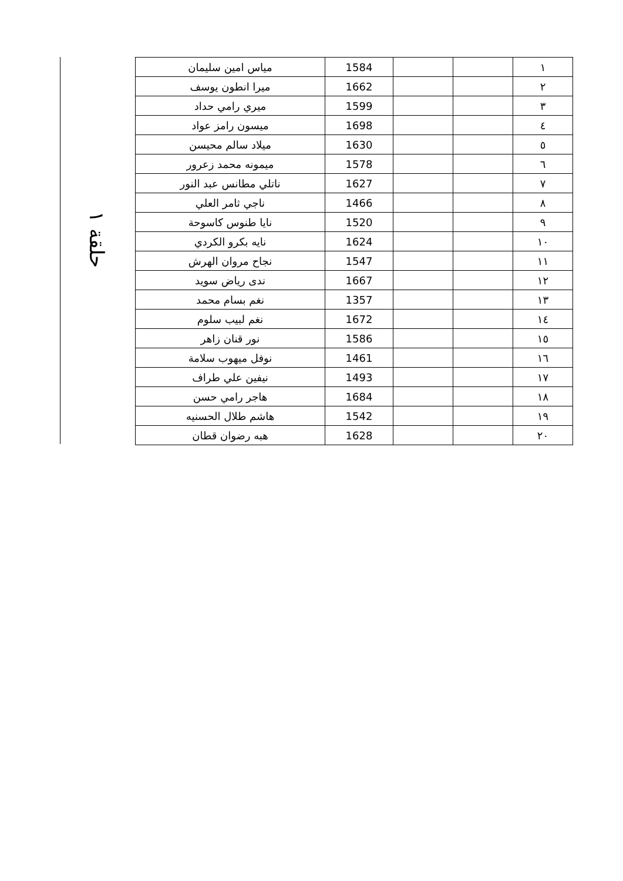حلقة ١
| ١ | | | 1584 | مياس امين سليمان |
| ٢ | | | 1662 | ميرا انطون يوسف |
| ٣ | | | 1599 | ميري رامي حداد |
| ٤ | | | 1698 | ميسون رامز عواد |
| ٥ | | | 1630 | ميلاد سالم محيسن |
| ٦ | | | 1578 | ميمونه محمد زعرور |
| ٧ | | | 1627 | ناتلي مطانس عبد النور |
| ٨ | | | 1466 | ناجي ثامر العلي |
| ٩ | | | 1520 | نايا طنوس كاسوحة |
| ١٠ | | | 1624 | نايه بكرو الكردي |
| ١١ | | | 1547 | نجاح مروان الهرش |
| ١٢ | | | 1667 | ندى رياض سويد |
| ١٣ | | | 1357 | نغم بسام محمد |
| ١٤ | | | 1672 | نغم لبيب سلوم |
| ١٥ | | | 1586 | نور قنان زاهر |
| ١٦ | | | 1461 | نوفل ميهوب سلامة |
| ١٧ | | | 1493 | نيفين علي طراف |
| ١٨ | | | 1684 | هاجر رامي حسن |
| ١٩ | | | 1542 | هاشم طلال الحسنيه |
| ٢٠ | | | 1628 | هبه رضوان قطان |